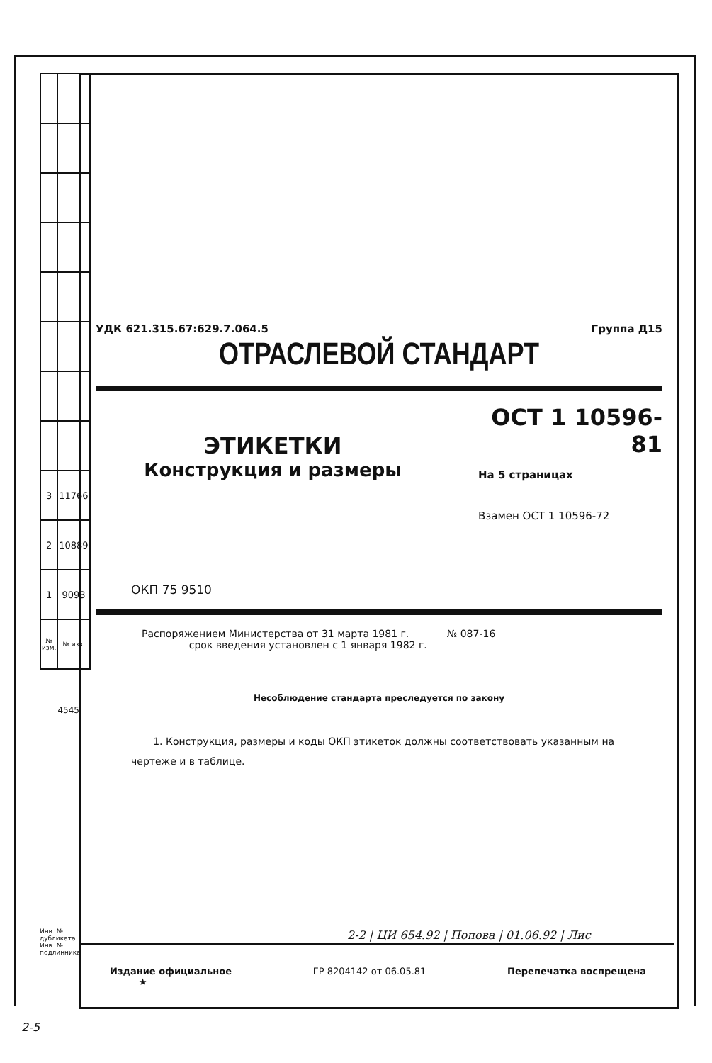| 3 | 11766 |
| 2 | 10889 |
| 1 | 9093 |
| № изм. | № изв. |
4545
Инв. № дубликата Инв. № подлинника
УДК 621.315.67:629.7.064.5 Группа Д15
ОТРАСЛЕВОЙ СТАНДАРТ
ЭТИКЕТКИ
Конструкция и размеры
ОСТ 1 10596-81
На 5 страницах
Взамен ОСТ 1 10596-72
ОКП 75 9510
Распоряжением Министерства от 31 марта 1981 г. № 087-16
срок введения установлен с 1 января 1982 г.
Несоблюдение стандарта преследуется по закону
1. Конструкция, размеры и коды ОКП этикеток должны соответствовать указанным на чертеже и в таблице.
2-2 | ЦИ 654.92 | Попова | 01.06.92 | Лис
Издание официальное
★ ГР 8204142 от 06.05.81 Перепечатка воспрещена
2-5